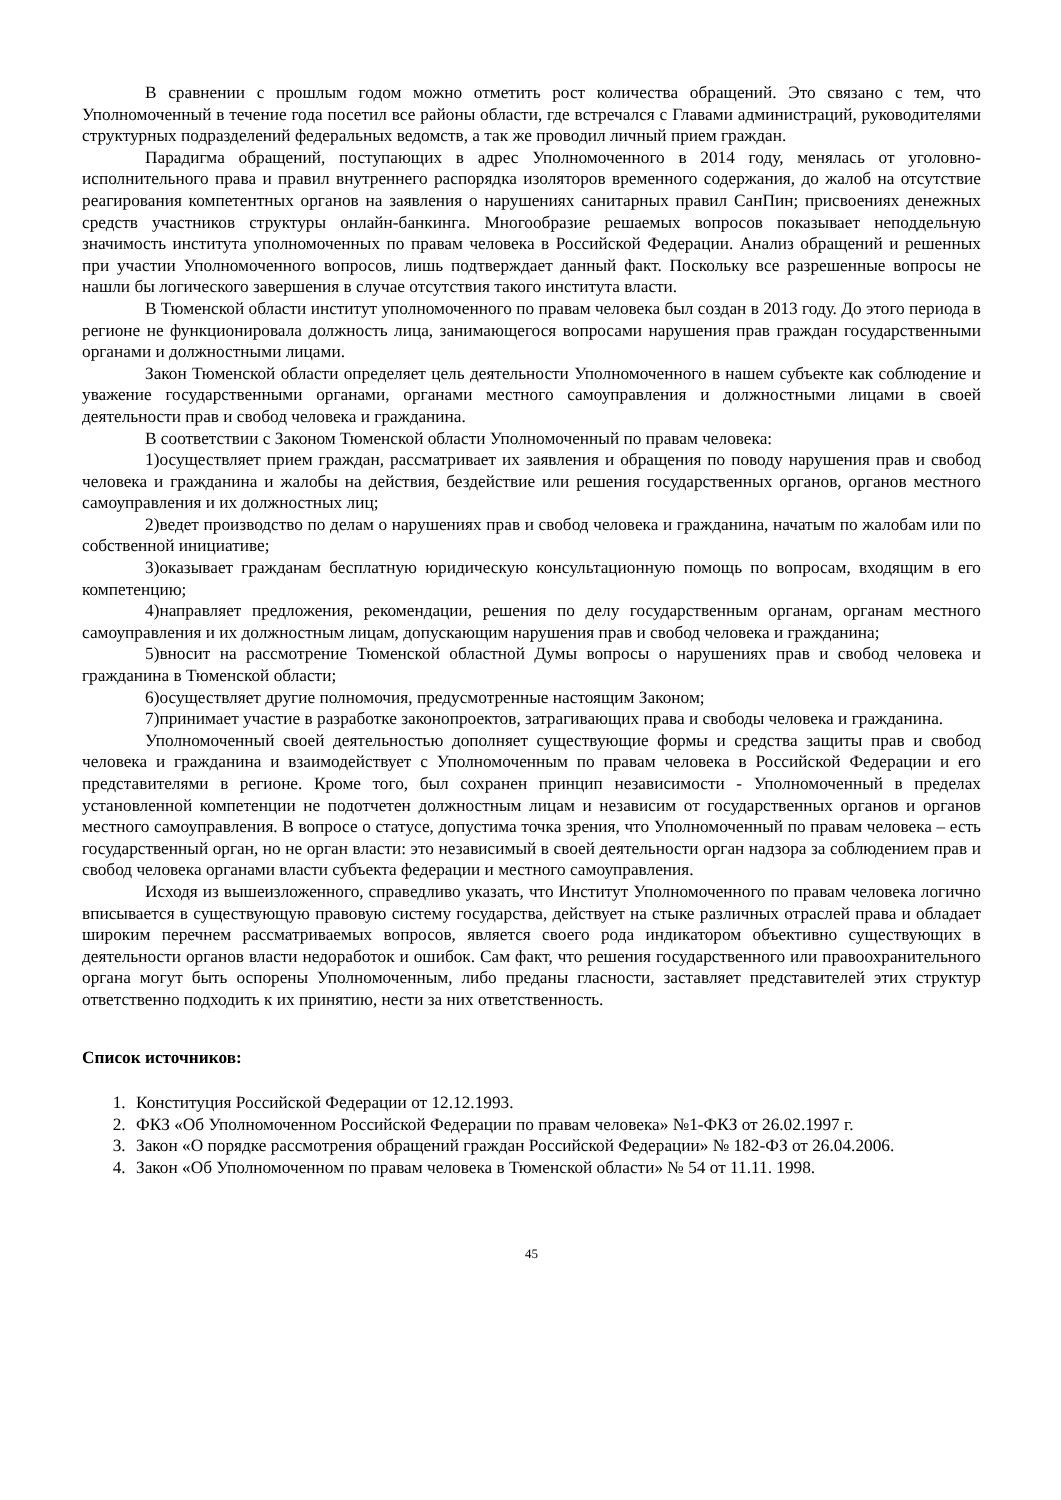В сравнении с прошлым годом можно отметить рост количества обращений. Это связано с тем, что Уполномоченный в течение года посетил все районы области, где встречался с Главами администраций, руководителями структурных подразделений федеральных ведомств, а так же проводил личный прием граждан.
Парадигма обращений, поступающих в адрес Уполномоченного в 2014 году, менялась от уголовно-исполнительного права и правил внутреннего распорядка изоляторов временного содержания, до жалоб на отсутствие реагирования компетентных органов на заявления о нарушениях санитарных правил СанПин; присвоениях денежных средств участников структуры онлайн-банкинга. Многообразие решаемых вопросов показывает неподдельную значимость института уполномоченных по правам человека в Российской Федерации. Анализ обращений и решенных при участии Уполномоченного вопросов, лишь подтверждает данный факт. Поскольку все разрешенные вопросы не нашли бы логического завершения в случае отсутствия такого института власти.
В Тюменской области институт уполномоченного по правам человека был создан в 2013 году. До этого периода в регионе не функционировала должность лица, занимающегося вопросами нарушения прав граждан государственными органами и должностными лицами.
Закон Тюменской области определяет цель деятельности Уполномоченного в нашем субъекте как соблюдение и уважение государственными органами, органами местного самоуправления и должностными лицами в своей деятельности прав и свобод человека и гражданина.
В соответствии с Законом Тюменской области Уполномоченный по правам человека:
1)осуществляет прием граждан, рассматривает их заявления и обращения по поводу нарушения прав и свобод человека и гражданина и жалобы на действия, бездействие или решения государственных органов, органов местного самоуправления и их должностных лиц;
2)ведет производство по делам о нарушениях прав и свобод человека и гражданина, начатым по жалобам или по собственной инициативе;
3)оказывает гражданам бесплатную юридическую консультационную помощь по вопросам, входящим в его компетенцию;
4)направляет предложения, рекомендации, решения по делу государственным органам, органам местного самоуправления и их должностным лицам, допускающим нарушения прав и свобод человека и гражданина;
5)вносит на рассмотрение Тюменской областной Думы вопросы о нарушениях прав и свобод человека и гражданина в Тюменской области;
6)осуществляет другие полномочия, предусмотренные настоящим Законом;
7)принимает участие в разработке законопроектов, затрагивающих права и свободы человека и гражданина.
Уполномоченный своей деятельностью дополняет существующие формы и средства защиты прав и свобод человека и гражданина и взаимодействует с Уполномоченным по правам человека в Российской Федерации и его представителями в регионе. Кроме того, был сохранен принцип независимости - Уполномоченный в пределах установленной компетенции не подотчетен должностным лицам и независим от государственных органов и органов местного самоуправления. В вопросе о статусе, допустима точка зрения, что Уполномоченный по правам человека – есть государственный орган, но не орган власти: это независимый в своей деятельности орган надзора за соблюдением прав и свобод человека органами власти субъекта федерации и местного самоуправления.
Исходя из вышеизложенного, справедливо указать, что Институт Уполномоченного по правам человека логично вписывается в существующую правовую систему государства, действует на стыке различных отраслей права и обладает широким перечнем рассматриваемых вопросов, является своего рода индикатором объективно существующих в деятельности органов власти недоработок и ошибок. Сам факт, что решения государственного или правоохранительного органа могут быть оспорены Уполномоченным, либо преданы гласности, заставляет представителей этих структур ответственно подходить к их принятию, нести за них ответственность.
Список источников:
1. Конституция Российской Федерации от 12.12.1993.
2. ФКЗ «Об Уполномоченном Российской Федерации по правам человека» №1-ФКЗ от 26.02.1997 г.
3. Закон «О порядке рассмотрения обращений граждан Российской Федерации» № 182-ФЗ от 26.04.2006.
4. Закон «Об Уполномоченном по правам человека в Тюменской области» № 54 от 11.11. 1998.
45